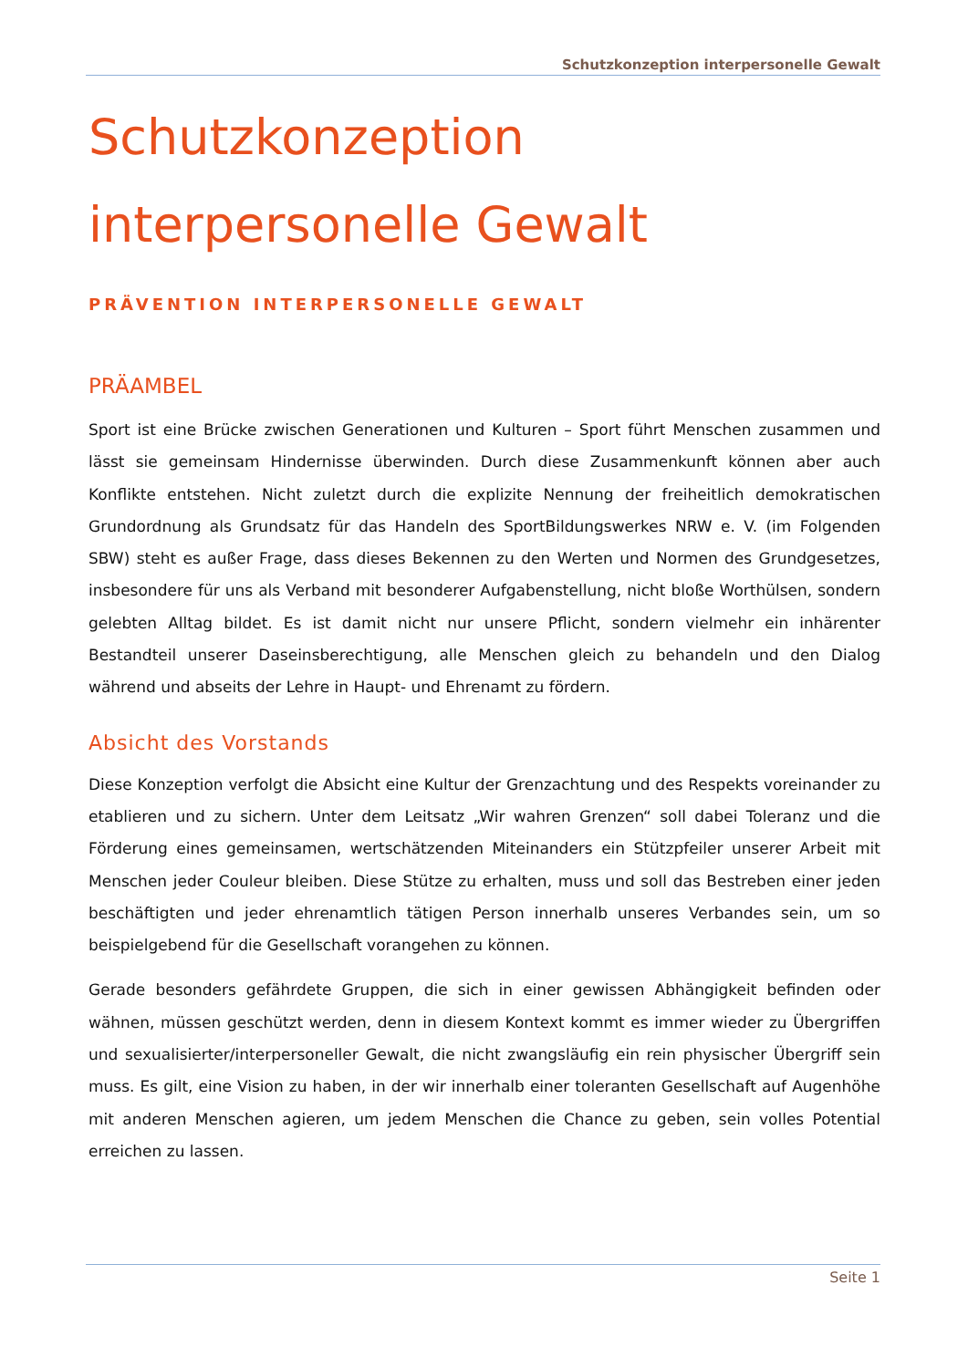Schutzkonzeption interpersonelle Gewalt
Schutzkonzeption
interpersonelle Gewalt
PRÄVENTION INTERPERSONELLE GEWALT
PRÄAMBEL
Sport ist eine Brücke zwischen Generationen und Kulturen – Sport führt Menschen zusammen und lässt sie gemeinsam Hindernisse überwinden. Durch diese Zusammenkunft können aber auch Konflikte entstehen. Nicht zuletzt durch die explizite Nennung der freiheitlich demokratischen Grundordnung als Grundsatz für das Handeln des SportBildungswerkes NRW e. V. (im Folgenden SBW) steht es außer Frage, dass dieses Bekennen zu den Werten und Normen des Grundgesetzes, insbesondere für uns als Verband mit besonderer Aufgabenstellung, nicht bloße Worthülsen, sondern gelebten Alltag bildet. Es ist damit nicht nur unsere Pflicht, sondern vielmehr ein inhärenter Bestandteil unserer Daseinsberechtigung, alle Menschen gleich zu behandeln und den Dialog während und abseits der Lehre in Haupt- und Ehrenamt zu fördern.
Absicht des Vorstands
Diese Konzeption verfolgt die Absicht eine Kultur der Grenzachtung und des Respekts voreinander zu etablieren und zu sichern. Unter dem Leitsatz „Wir wahren Grenzen“ soll dabei Toleranz und die Förderung eines gemeinsamen, wertschätzenden Miteinanders ein Stützpfeiler unserer Arbeit mit Menschen jeder Couleur bleiben. Diese Stütze zu erhalten, muss und soll das Bestreben einer jeden beschäftigten und jeder ehrenamtlich tätigen Person innerhalb unseres Verbandes sein, um so beispielgebend für die Gesellschaft vorangehen zu können.
Gerade besonders gefährdete Gruppen, die sich in einer gewissen Abhängigkeit befinden oder wähnen, müssen geschützt werden, denn in diesem Kontext kommt es immer wieder zu Übergriffen und sexualisierter/interpersoneller Gewalt, die nicht zwangsläufig ein rein physischer Übergriff sein muss. Es gilt, eine Vision zu haben, in der wir innerhalb einer toleranten Gesellschaft auf Augenhöhe mit anderen Menschen agieren, um jedem Menschen die Chance zu geben, sein volles Potential erreichen zu lassen.
Seite 1